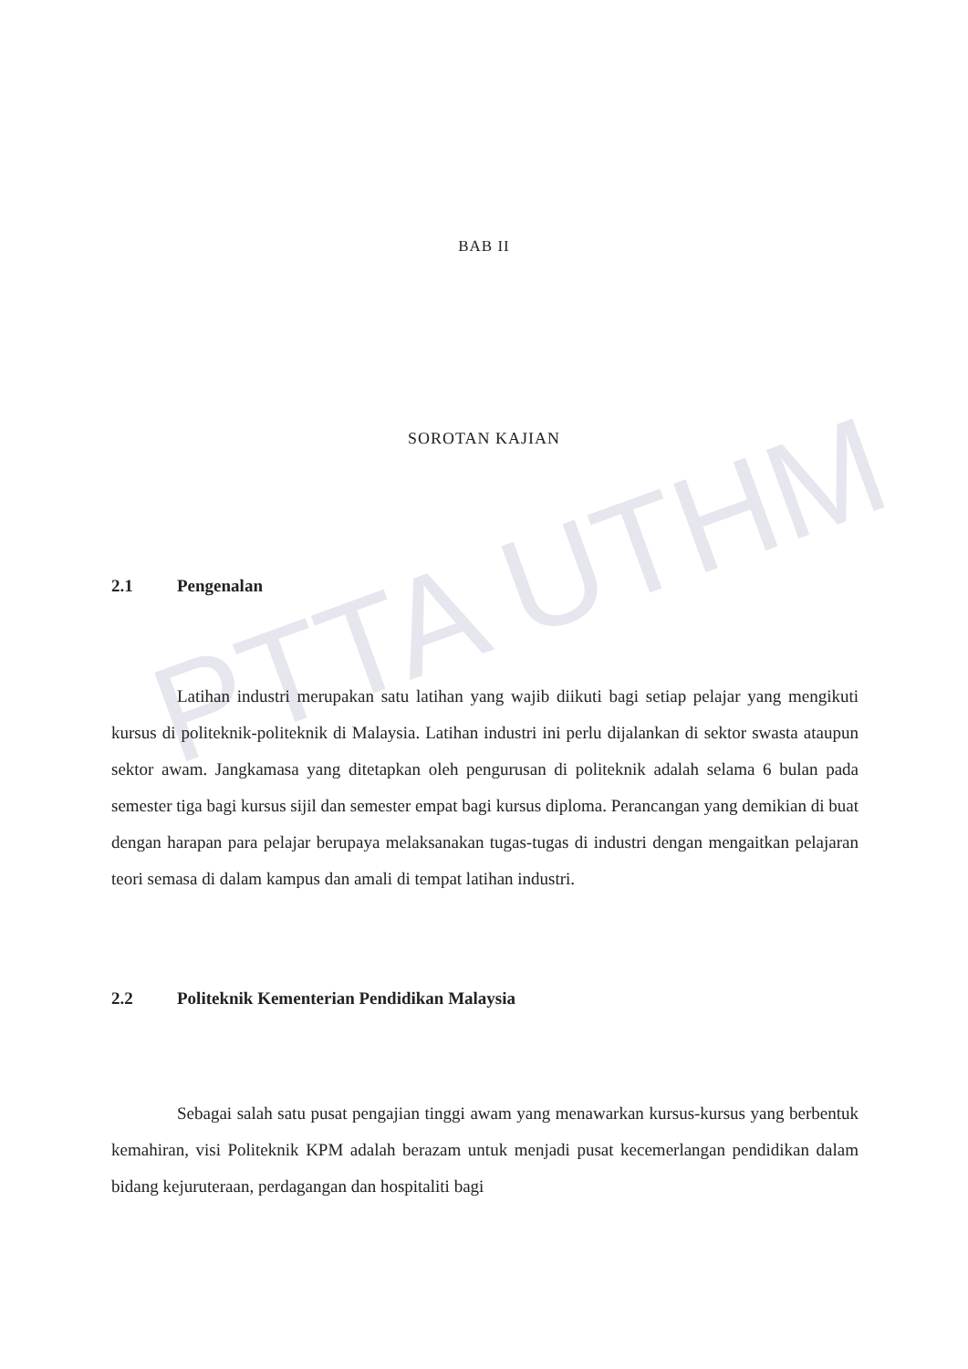PTTA UTHM
BAB II
SOROTAN KAJIAN
2.1 Pengenalan
Latihan industri merupakan satu latihan yang wajib diikuti bagi setiap pelajar yang mengikuti kursus di politeknik-politeknik di Malaysia. Latihan industri ini perlu dijalankan di sektor swasta ataupun sektor awam. Jangkamasa yang ditetapkan oleh pengurusan di politeknik adalah selama 6 bulan pada semester tiga bagi kursus sijil dan semester empat bagi kursus diploma. Perancangan yang demikian di buat dengan harapan para pelajar berupaya melaksanakan tugas-tugas di industri dengan mengaitkan pelajaran teori semasa di dalam kampus dan amali di tempat latihan industri.
2.2 Politeknik Kementerian Pendidikan Malaysia
Sebagai salah satu pusat pengajian tinggi awam yang menawarkan kursus-kursus yang berbentuk kemahiran, visi Politeknik KPM adalah berazam untuk menjadi pusat kecemerlangan pendidikan dalam bidang kejuruteraan, perdagangan dan hospitaliti bagi